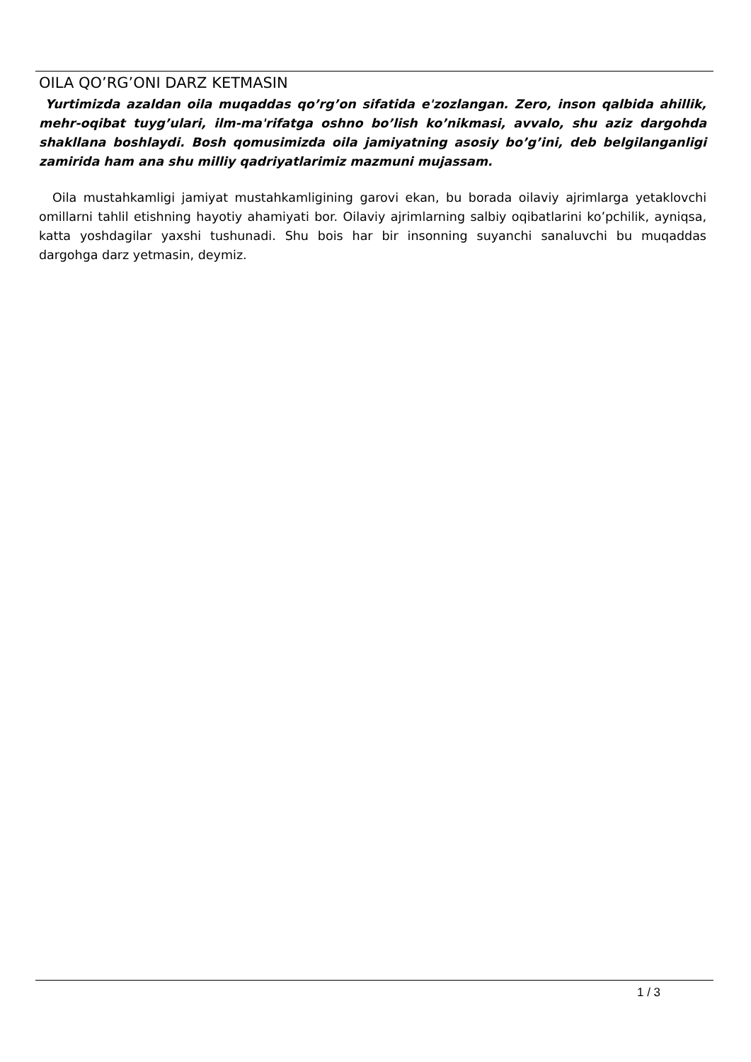OILA QO’RG’ONI DARZ KETMASIN
Yurtimizda azaldan oila muqaddas qo’rg’on sifatida e'zozlangan. Zero, inson qalbida ahillik, mehr-oqibat tuyg’ulari, ilm-ma'rifatga oshno bo’lish ko’nikmasi, avvalo, shu aziz dargohda shakllana boshlaydi. Bosh qomusimizda oila jamiyatning asosiy bo’g’ini, deb belgilanganligi zamirida ham ana shu milliy qadriyatlarimiz mazmuni mujassam.
Oila mustahkamligi jamiyat mustahkamligining garovi ekan, bu borada oilaviy ajrimlarga yetaklovchi omillarni tahlil etishning hayotiy ahamiyati bor. Oilaviy ajrimlarning salbiy oqibatlarini ko’pchilik, ayniqsa, katta yoshdagilar yaxshi tushunadi. Shu bois har bir insonning suyanchi sanaluvchi bu muqaddas dargohga darz yetmasin, deymiz.
1 / 3